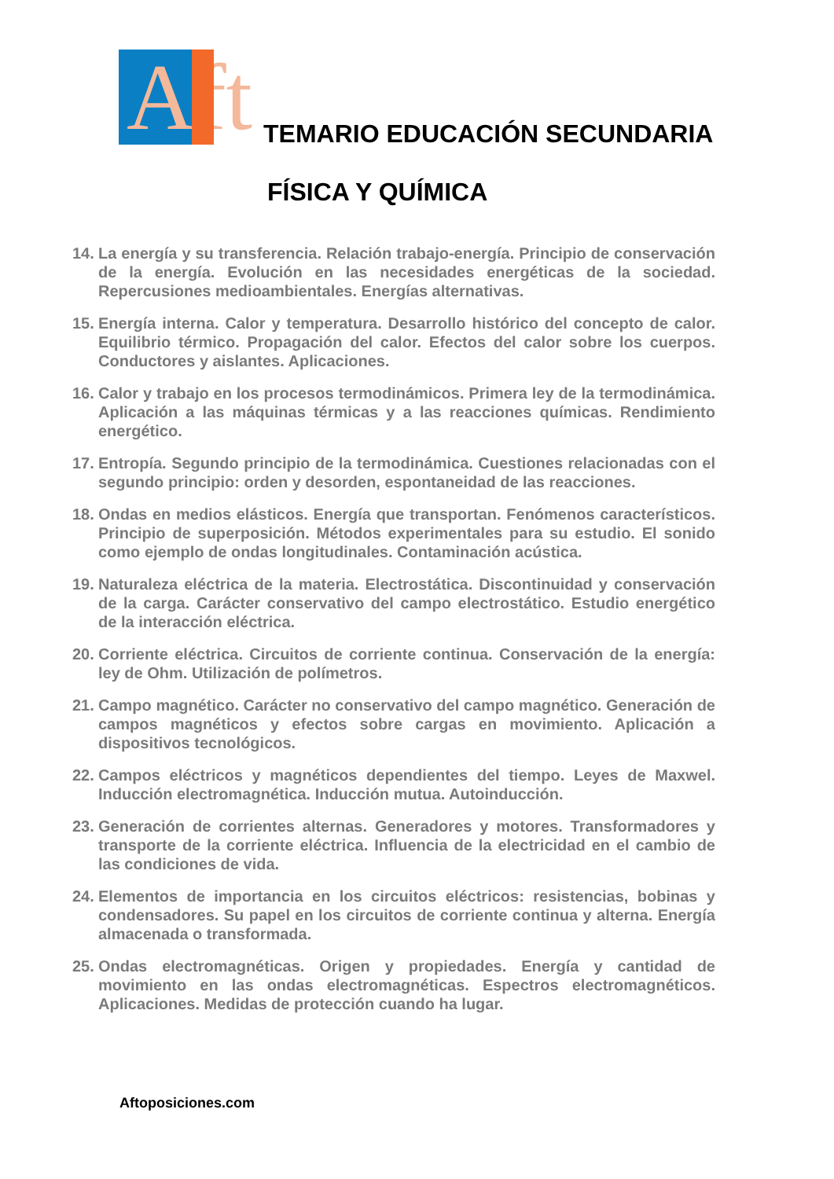Aft
TEMARIO EDUCACIÓN SECUNDARIA
FÍSICA Y QUÍMICA
14. La energía y su transferencia. Relación trabajo-energía. Principio de conservación de la energía. Evolución en las necesidades energéticas de la sociedad. Repercusiones medioambientales. Energías alternativas.
15. Energía interna. Calor y temperatura. Desarrollo histórico del concepto de calor. Equilibrio térmico. Propagación del calor. Efectos del calor sobre los cuerpos. Conductores y aislantes. Aplicaciones.
16. Calor y trabajo en los procesos termodinámicos. Primera ley de la termodinámica. Aplicación a las máquinas térmicas y a las reacciones químicas. Rendimiento energético.
17. Entropía. Segundo principio de la termodinámica. Cuestiones relacionadas con el segundo principio: orden y desorden, espontaneidad de las reacciones.
18. Ondas en medios elásticos. Energía que transportan. Fenómenos característicos. Principio de superposición. Métodos experimentales para su estudio. El sonido como ejemplo de ondas longitudinales. Contaminación acústica.
19. Naturaleza eléctrica de la materia. Electrostática. Discontinuidad y conservación de la carga. Carácter conservativo del campo electrostático. Estudio energético de la interacción eléctrica.
20. Corriente eléctrica. Circuitos de corriente continua. Conservación de la energía: ley de Ohm. Utilización de polímetros.
21. Campo magnético. Carácter no conservativo del campo magnético. Generación de campos magnéticos y efectos sobre cargas en movimiento. Aplicación a dispositivos tecnológicos.
22. Campos eléctricos y magnéticos dependientes del tiempo. Leyes de Maxwel. Inducción electromagnética. Inducción mutua. Autoinducción.
23. Generación de corrientes alternas. Generadores y motores. Transformadores y transporte de la corriente eléctrica. Influencia de la electricidad en el cambio de las condiciones de vida.
24. Elementos de importancia en los circuitos eléctricos: resistencias, bobinas y condensadores. Su papel en los circuitos de corriente continua y alterna. Energía almacenada o transformada.
25. Ondas electromagnéticas. Origen y propiedades. Energía y cantidad de movimiento en las ondas electromagnéticas. Espectros electromagnéticos. Aplicaciones. Medidas de protección cuando ha lugar.
Aftoposiciones.com